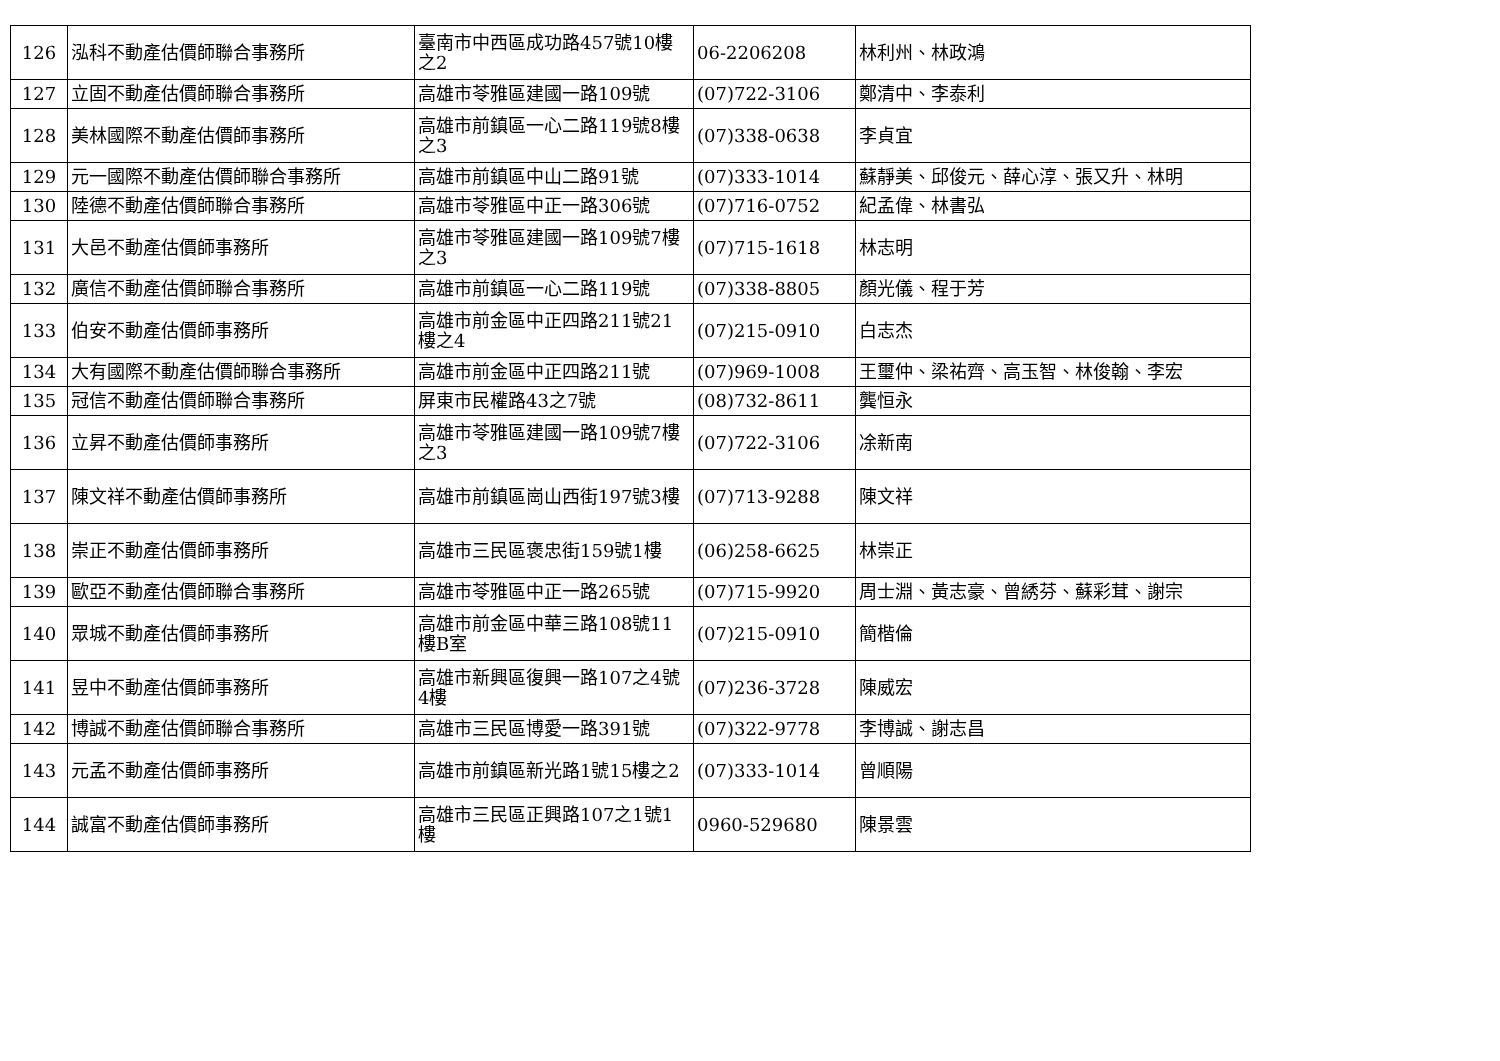| 126 | 泓科不動產估價師聯合事務所 | 臺南市中西區成功路457號10樓之2 | 06-2206208 | 林利州、林政鴻 |
| 127 | 立固不動產估價師聯合事務所 | 高雄市苓雅區建國一路109號 | (07)722-3106 | 鄭清中、李泰利 |
| 128 | 美林國際不動產估價師事務所 | 高雄市前鎮區一心二路119號8樓之3 | (07)338-0638 | 李貞宜 |
| 129 | 元一國際不動產估價師聯合事務所 | 高雄市前鎮區中山二路91號 | (07)333-1014 | 蘇靜美、邱俊元、薛心淳、張又升、林明 |
| 130 | 陸德不動產估價師聯合事務所 | 高雄市苓雅區中正一路306號 | (07)716-0752 | 紀孟偉、林書弘 |
| 131 | 大邑不動產估價師事務所 | 高雄市苓雅區建國一路109號7樓之3 | (07)715-1618 | 林志明 |
| 132 | 廣信不動產估價師聯合事務所 | 高雄市前鎮區一心二路119號 | (07)338-8805 | 顏光儀、程于芳 |
| 133 | 伯安不動產估價師事務所 | 高雄市前金區中正四路211號21樓之4 | (07)215-0910 | 白志杰 |
| 134 | 大有國際不動產估價師聯合事務所 | 高雄市前金區中正四路211號 | (07)969-1008 | 王璽仲、梁祐齊、高玉智、林俊翰、李宏 |
| 135 | 冠信不動產估價師聯合事務所 | 屏東市民權路43之7號 | (08)732-8611 | 龔恒永 |
| 136 | 立昇不動產估價師事務所 | 高雄市苓雅區建國一路109號7樓之3 | (07)722-3106 | 凃新南 |
| 137 | 陳文祥不動產估價師事務所 | 高雄市前鎮區崗山西街197號3樓 | (07)713-9288 | 陳文祥 |
| 138 | 崇正不動產估價師事務所 | 高雄市三民區褒忠街159號1樓 | (06)258-6625 | 林崇正 |
| 139 | 歐亞不動產估價師聯合事務所 | 高雄市苓雅區中正一路265號 | (07)715-9920 | 周士淵、黃志豪、曾綉芬、蘇彩茸、謝宗 |
| 140 | 眾城不動產估價師事務所 | 高雄市前金區中華三路108號11樓B室 | (07)215-0910 | 簡楷倫 |
| 141 | 昱中不動產估價師事務所 | 高雄市新興區復興一路107之4號4樓 | (07)236-3728 | 陳威宏 |
| 142 | 博誠不動產估價師聯合事務所 | 高雄市三民區博愛一路391號 | (07)322-9778 | 李博誠、謝志昌 |
| 143 | 元孟不動產估價師事務所 | 高雄市前鎮區新光路1號15樓之2 | (07)333-1014 | 曾順陽 |
| 144 | 誠富不動產估價師事務所 | 高雄市三民區正興路107之1號1樓 | 0960-529680 | 陳景雲 |